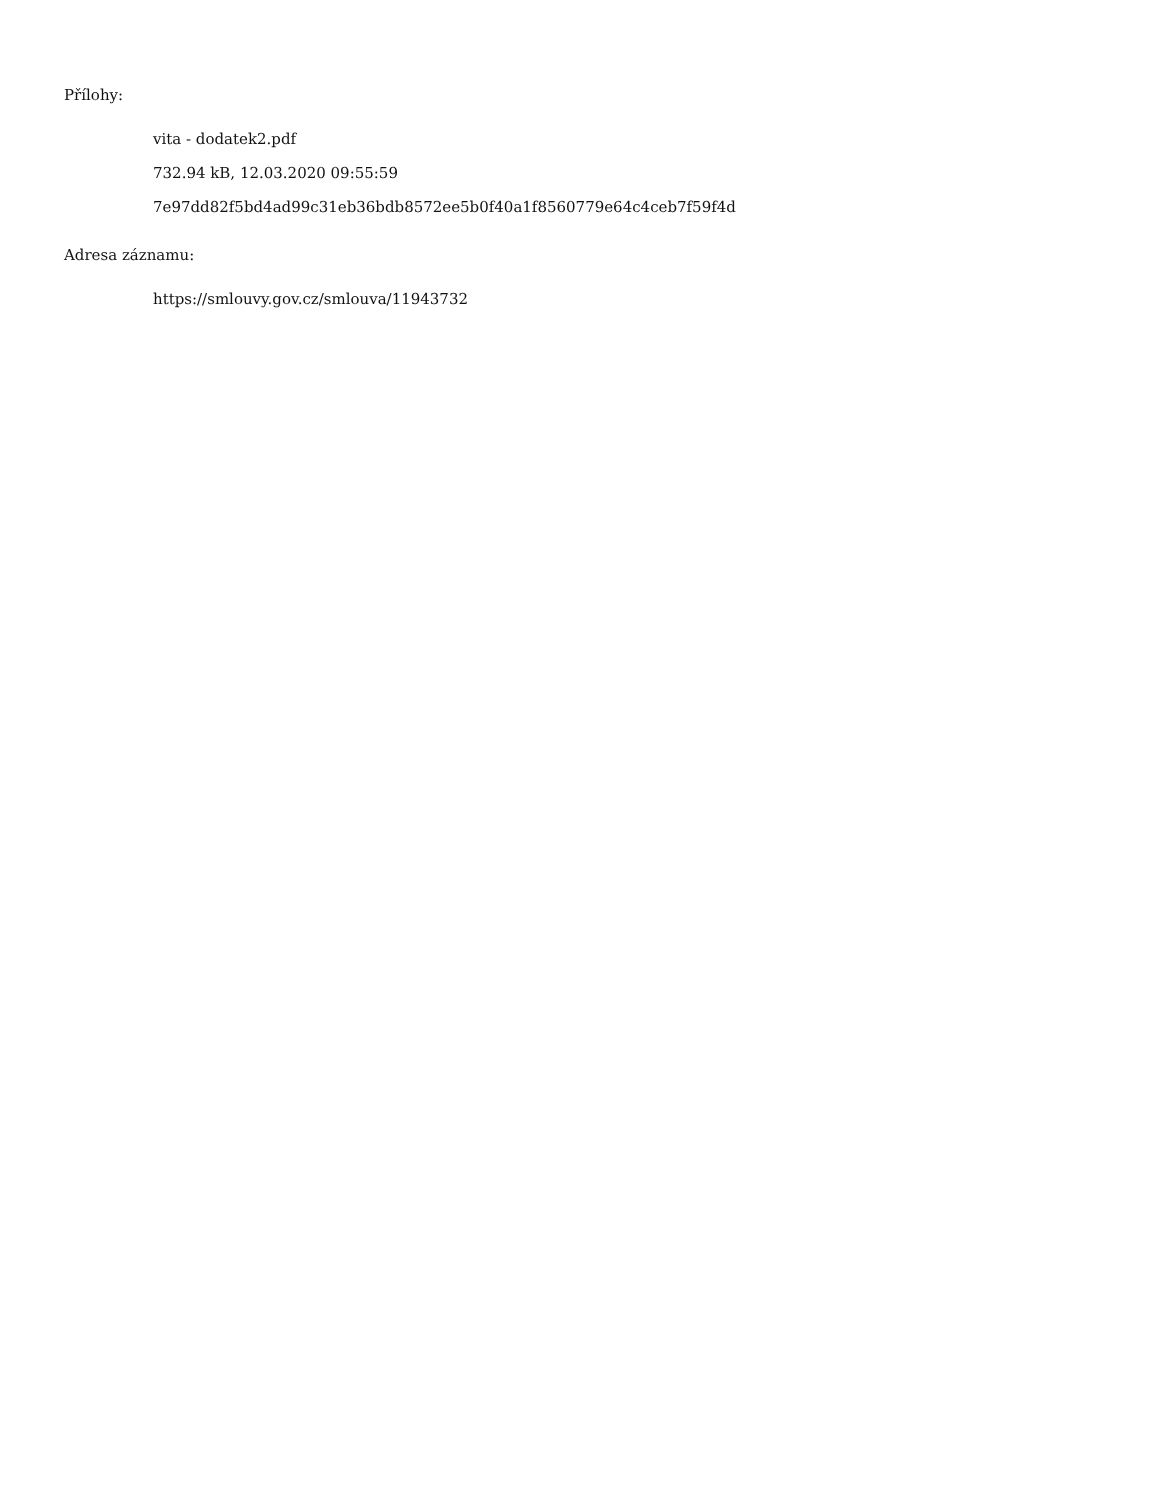Přílohy:
vita - dodatek2.pdf
732.94 kB, 12.03.2020 09:55:59
7e97dd82f5bd4ad99c31eb36bdb8572ee5b0f40a1f8560779e64c4ceb7f59f4d
Adresa záznamu:
https://smlouvy.gov.cz/smlouva/11943732